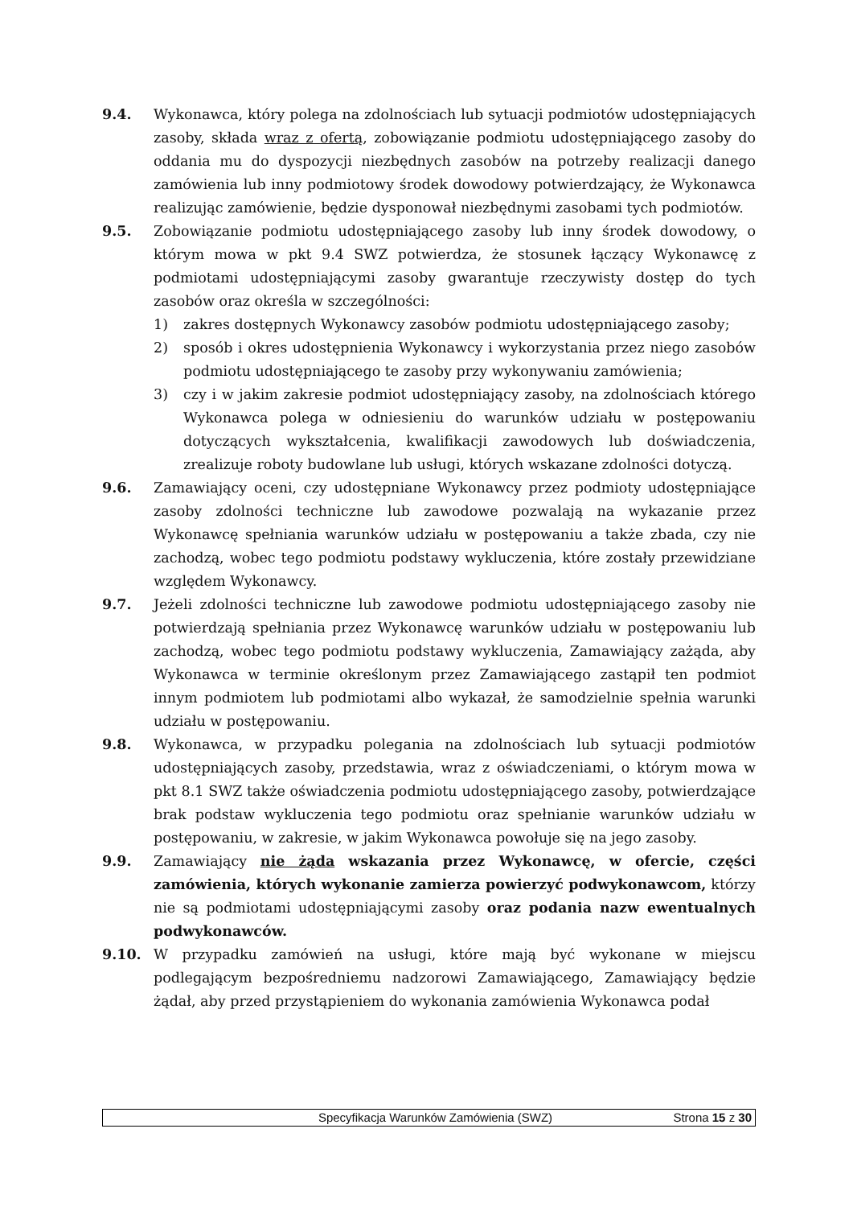9.4. Wykonawca, który polega na zdolnościach lub sytuacji podmiotów udostępniających zasoby, składa wraz z ofertą, zobowiązanie podmiotu udostępniającego zasoby do oddania mu do dyspozycji niezbędnych zasobów na potrzeby realizacji danego zamówienia lub inny podmiotowy środek dowodowy potwierdzający, że Wykonawca realizując zamówienie, będzie dysponował niezbędnymi zasobami tych podmiotów.
9.5. Zobowiązanie podmiotu udostępniającego zasoby lub inny środek dowodowy, o którym mowa w pkt 9.4 SWZ potwierdza, że stosunek łączący Wykonawcę z podmiotami udostępniającymi zasoby gwarantuje rzeczywisty dostęp do tych zasobów oraz określa w szczególności:
1) zakres dostępnych Wykonawcy zasobów podmiotu udostępniającego zasoby;
2) sposób i okres udostępnienia Wykonawcy i wykorzystania przez niego zasobów podmiotu udostępniającego te zasoby przy wykonywaniu zamówienia;
3) czy i w jakim zakresie podmiot udostępniający zasoby, na zdolnościach którego Wykonawca polega w odniesieniu do warunków udziału w postępowaniu dotyczących wykształcenia, kwalifikacji zawodowych lub doświadczenia, zrealizuje roboty budowlane lub usługi, których wskazane zdolności dotyczą.
9.6. Zamawiający oceni, czy udostępniane Wykonawcy przez podmioty udostępniające zasoby zdolności techniczne lub zawodowe pozwalają na wykazanie przez Wykonawcę spełniania warunków udziału w postępowaniu a także zbada, czy nie zachodzą, wobec tego podmiotu podstawy wykluczenia, które zostały przewidziane względem Wykonawcy.
9.7. Jeżeli zdolności techniczne lub zawodowe podmiotu udostępniającego zasoby nie potwierdzają spełniania przez Wykonawcę warunków udziału w postępowaniu lub zachodzą, wobec tego podmiotu podstawy wykluczenia, Zamawiający zażąda, aby Wykonawca w terminie określonym przez Zamawiającego zastąpił ten podmiot innym podmiotem lub podmiotami albo wykazał, że samodzielnie spełnia warunki udziału w postępowaniu.
9.8. Wykonawca, w przypadku polegania na zdolnościach lub sytuacji podmiotów udostępniających zasoby, przedstawia, wraz z oświadczeniami, o którym mowa w pkt 8.1 SWZ także oświadczenia podmiotu udostępniającego zasoby, potwierdzające brak podstaw wykluczenia tego podmiotu oraz spełnianie warunków udziału w postępowaniu, w zakresie, w jakim Wykonawca powołuje się na jego zasoby.
9.9. Zamawiający nie żąda wskazania przez Wykonawcę, w ofercie, części zamówienia, których wykonanie zamierza powierzyć podwykonawcom, którzy nie są podmiotami udostępniającymi zasoby oraz podania nazw ewentualnych podwykonawców.
9.10. W przypadku zamówień na usługi, które mają być wykonane w miejscu podlegającym bezpośredniemu nadzorowi Zamawiającego, Zamawiający będzie żądał, aby przed przystąpieniem do wykonania zamówienia Wykonawca podał
Specyfikacja Warunków Zamówienia (SWZ)
Strona 15 z 30